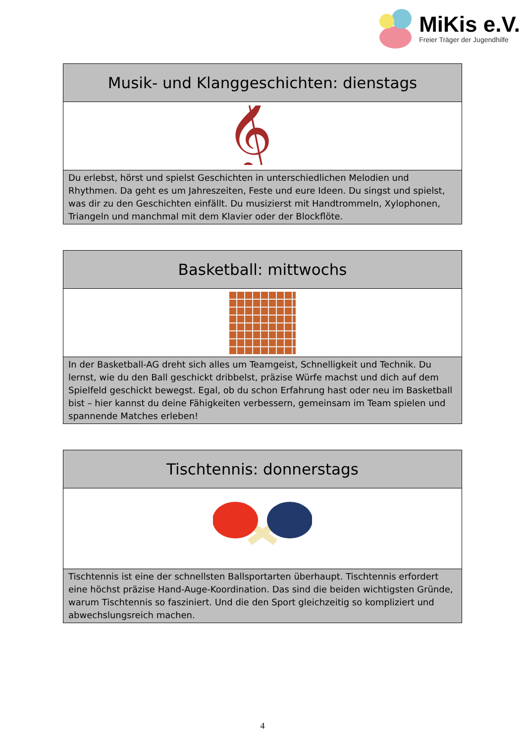MiKis e.V.
Freier Träger der Jugendhilfe
| Musik- und Klanggeschichten: dienstags |
| 𝄞 |
| Du erlebst, hörst und spielst Geschichten in unterschiedlichen Melodien und Rhythmen. Da geht es um Jahreszeiten, Feste und eure Ideen. Du singst und spielst, was dir zu den Geschichten einfällt. Du musizierst mit Handtrommeln, Xylophonen, Triangeln und manchmal mit dem Klavier oder der Blockflöte. |
| Basketball: mittwochs |
| In der Basketball-AG dreht sich alles um Teamgeist, Schnelligkeit und Technik. Du lernst, wie du den Ball geschickt dribbelst, präzise Würfe machst und dich auf dem Spielfeld geschickt bewegst. Egal, ob du schon Erfahrung hast oder neu im Basketball bist – hier kannst du deine Fähigkeiten verbessern, gemeinsam im Team spielen und spannende Matches erleben! |
| Tischtennis: donnerstags |
| Tischtennis ist eine der schnellsten Ballsportarten überhaupt. Tischtennis erfordert eine höchst präzise Hand-Auge-Koordination. Das sind die beiden wichtigsten Gründe, warum Tischtennis so fasziniert. Und die den Sport gleichzeitig so kompliziert und abwechslungsreich machen. |
4